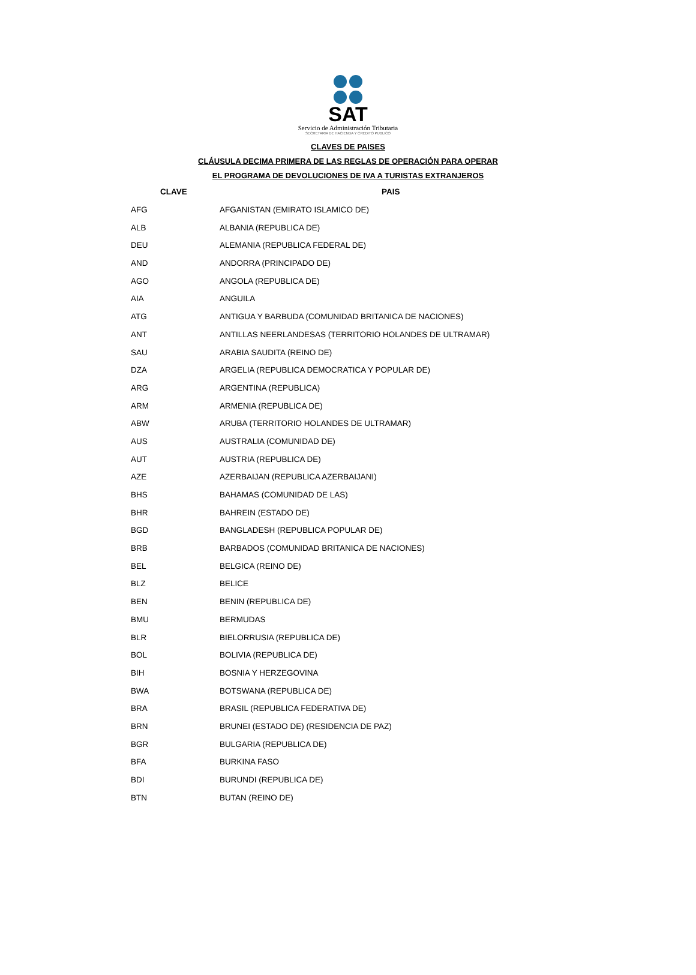SAT
Servicio de Administración Tributaria
SECRETARIA DE HACIENDA Y CREDITO PUBLICO
CLAVES DE PAISES
CLÁUSULA DECIMA PRIMERA DE LAS REGLAS DE OPERACIÓN PARA OPERAR
EL PROGRAMA DE DEVOLUCIONES DE IVA A TURISTAS EXTRANJEROS
| CLAVE | PAIS |
| --- | --- |
| AFG | AFGANISTAN (EMIRATO ISLAMICO DE) |
| ALB | ALBANIA (REPUBLICA DE) |
| DEU | ALEMANIA (REPUBLICA FEDERAL DE) |
| AND | ANDORRA (PRINCIPADO DE) |
| AGO | ANGOLA (REPUBLICA DE) |
| AIA | ANGUILA |
| ATG | ANTIGUA Y BARBUDA (COMUNIDAD BRITANICA DE NACIONES) |
| ANT | ANTILLAS NEERLANDESAS (TERRITORIO HOLANDES DE ULTRAMAR) |
| SAU | ARABIA SAUDITA (REINO DE) |
| DZA | ARGELIA (REPUBLICA DEMOCRATICA Y POPULAR DE) |
| ARG | ARGENTINA (REPUBLICA) |
| ARM | ARMENIA (REPUBLICA DE) |
| ABW | ARUBA (TERRITORIO HOLANDES DE ULTRAMAR) |
| AUS | AUSTRALIA (COMUNIDAD DE) |
| AUT | AUSTRIA (REPUBLICA DE) |
| AZE | AZERBAIJAN (REPUBLICA AZERBAIJANI) |
| BHS | BAHAMAS (COMUNIDAD DE LAS) |
| BHR | BAHREIN (ESTADO DE) |
| BGD | BANGLADESH (REPUBLICA POPULAR DE) |
| BRB | BARBADOS (COMUNIDAD BRITANICA DE NACIONES) |
| BEL | BELGICA (REINO DE) |
| BLZ | BELICE |
| BEN | BENIN (REPUBLICA DE) |
| BMU | BERMUDAS |
| BLR | BIELORRUSIA (REPUBLICA DE) |
| BOL | BOLIVIA (REPUBLICA DE) |
| BIH | BOSNIA Y HERZEGOVINA |
| BWA | BOTSWANA (REPUBLICA DE) |
| BRA | BRASIL (REPUBLICA FEDERATIVA DE) |
| BRN | BRUNEI (ESTADO DE) (RESIDENCIA DE PAZ) |
| BGR | BULGARIA (REPUBLICA DE) |
| BFA | BURKINA FASO |
| BDI | BURUNDI (REPUBLICA DE) |
| BTN | BUTAN (REINO DE) |